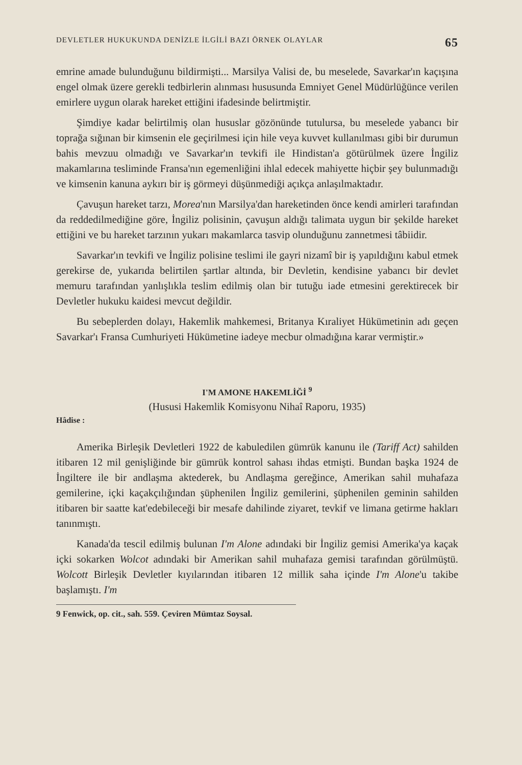DEVLETLER HUKUKUNDA DENİZLE İLGİLİ BAZI ÖRNEK OLAYLAR 65
emrine amade bulunduğunu bildirmişti... Marsilya Valisi de, bu meselede, Savarkar'ın kaçışına engel olmak üzere gerekli tedbirlerin alınması hususunda Emniyet Genel Müdürlüğünce verilen emirlere uygun olarak hareket ettiğini ifadesinde belirtmiştir.
Şimdiye kadar belirtilmiş olan hususlar gözönünde tutulursa, bu meselede yabancı bir toprağa sığınan bir kimsenin ele geçirilmesi için hile veya kuvvet kullanılması gibi bir durumun bahis mevzuu olmadığı ve Savarkar'ın tevkifi ile Hindistan'a götürülmek üzere İngiliz makamlarına tesliminde Fransa'nın egemenliğini ihlal edecek mahiyette hiçbir şey bulunmadığı ve kimsenin kanuna aykırı bir iş görmeyi düşünmediği açıkça anlaşılmaktadır.
Çavuşun hareket tarzı, Morea'nın Marsilya'dan hareketinden önce kendi amirleri tarafından da reddedilmediğine göre, İngiliz polisinin, çavuşun aldığı talimata uygun bir şekilde hareket ettiğini ve bu hareket tarzının yukarı makamlarca tasvip olunduğunu zannetmesi tâbiidir.
Savarkar'ın tevkifi ve İngiliz polisine teslimi ile gayri nizamî bir iş yapıldığını kabul etmek gerekirse de, yukarıda belirtilen şartlar altında, bir Devletin, kendisine yabancı bir devlet memuru tarafından yanlışlıkla teslim edilmiş olan bir tutuğu iade etmesini gerektirecek bir Devletler hukuku kaidesi mevcut değildir.
Bu sebeplerden dolayı, Hakemlik mahkemesi, Britanya Kıraliyet Hükümetinin adı geçen Savarkar'ı Fransa Cumhuriyeti Hükümetine iadeye mecbur olmadığına karar vermiştir.»
I'M AMONE HAKEMLİĞİ <sup>9</sup>
(Hususi Hakemlik Komisyonu Nihaî Raporu, 1935)
Hâdise :
Amerika Birleşik Devletleri 1922 de kabuledilen gümrük kanunu ile (Tariff Act) sahilden itibaren 12 mil genişliğinde bir gümrük kontrol sahası ihdas etmişti. Bundan başka 1924 de İngiltere ile bir andlaşma aktederek, bu Andlaşma gereğince, Amerikan sahil muhafaza gemilerine, içki kaçakçılığından şüphenilen İngiliz gemilerini, şüphenilen geminin sahilden itibaren bir saatte kat'edebileceği bir mesafe dahilinde ziyaret, tevkif ve limana getirme hakları tanınmıştı.
Kanada'da tescil edilmiş bulunan I'm Alone adındaki bir İngiliz gemisi Amerika'ya kaçak içki sokarken Wolcot adındaki bir Amerikan sahil muhafaza gemisi tarafından görülmüştü. Wolcott Birleşik Devletler kıyılarından itibaren 12 millik saha içinde I'm Alone'u takibe başlamıştı. I'm
9 Fenwick, op. cit., sah. 559. Çeviren Mümtaz Soysal.